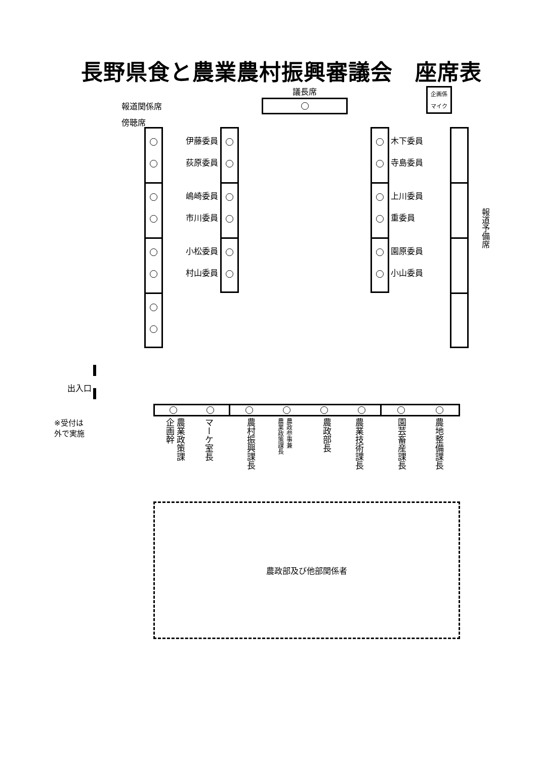長野県食と農業農村振興審議会　座席表
報道関係席
傍聴席
議長席
企画係
マイク
伊藤委員
荻原委員
嶋崎委員
市川委員
小松委員
村山委員
木下委員
寺島委員
上川委員
重委員
園原委員
小山委員
報道予備席
出入口
※受付は
外で実施
農業政策課
企画幹
マーケ室長
農村振興課長
農政参事兼
農業政策課長
農政部長
農業技術課長
園芸畜産課長
農地整備課長
農政部及び他部関係者